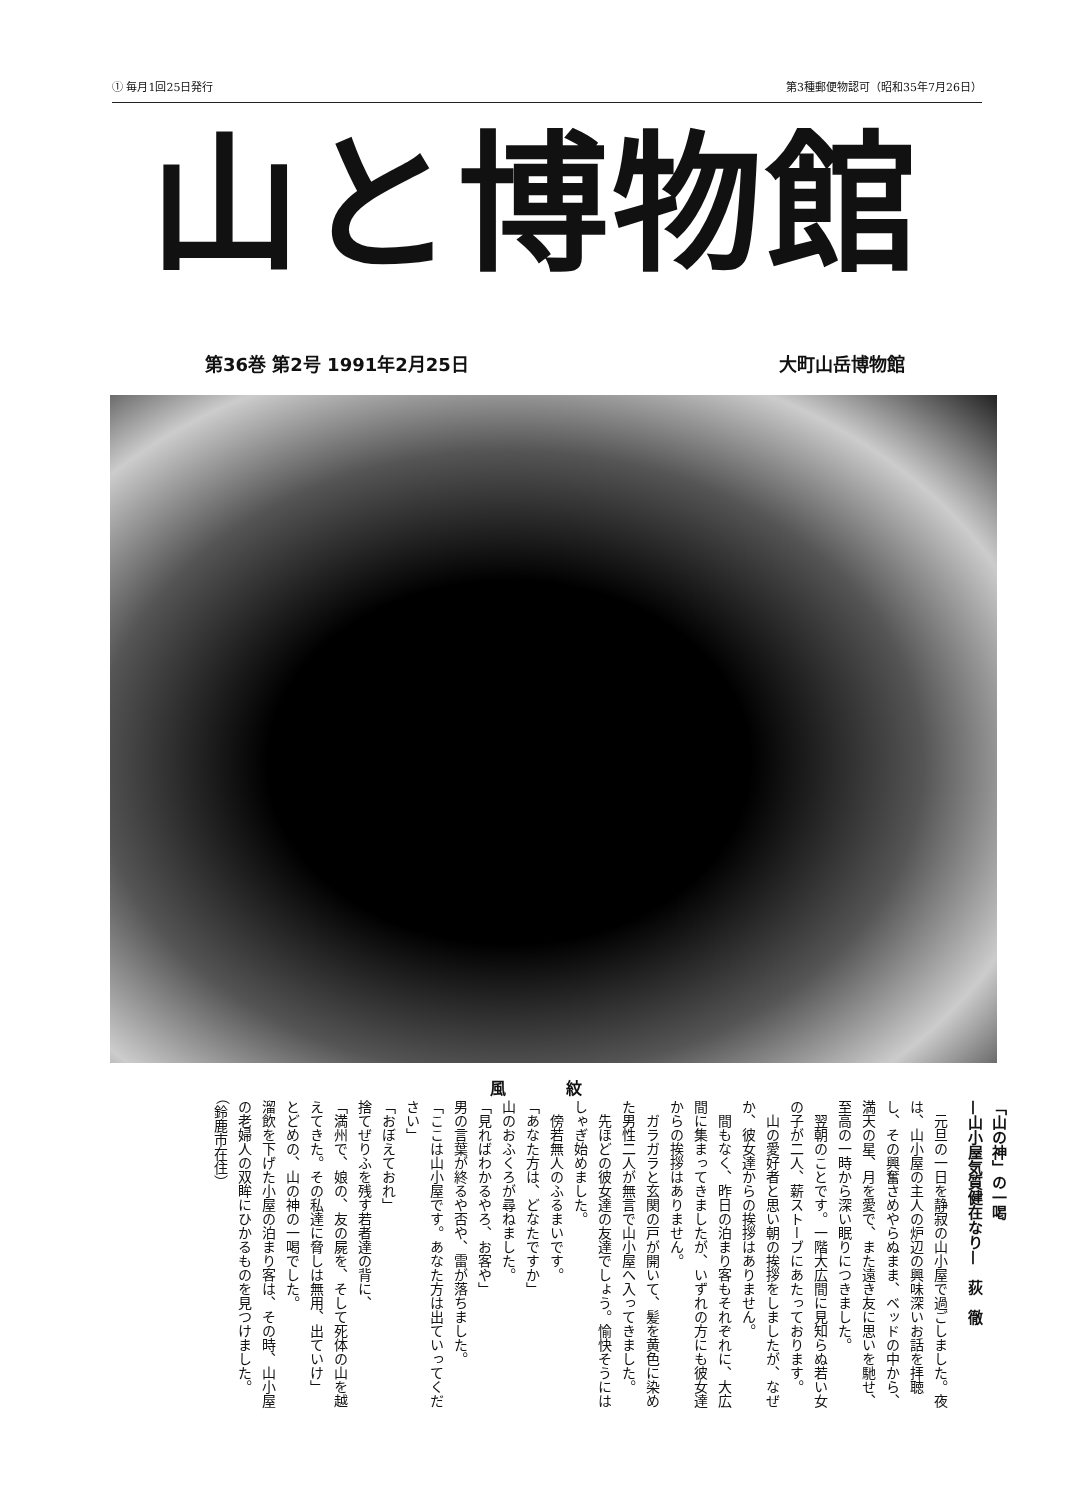① 毎月1回25日発行 第3種郵便物認可（昭和35年7月26日）
山と博物館
第36巻 第2号 1991年2月25日 大町山岳博物館
風紋
「山の神」の一喝
—山小屋気質健在なり—　荻　徹
　元旦の一日を静寂の山小屋で過ごしました。夜は、山小屋の主人の炉辺の興味深いお話を拝聴し、その興奮さめやらぬまま、ベッドの中から、満天の星、月を愛で、また遠き友に思いを馳せ、至高の一時から深い眠りにつきました。
　翌朝のことです。一階大広間に見知らぬ若い女の子が二人、薪ストーブにあたっております。
　山の愛好者と思い朝の挨拶をしましたが、なぜか、彼女達からの挨拶はありません。
　間もなく、昨日の泊まり客もそれぞれに、大広間に集まってきましたが、いずれの方にも彼女達からの挨拶はありません。
　ガラガラと玄関の戸が開いて、髪を黄色に染めた男性二人が無言で山小屋へ入ってきました。
　先ほどの彼女達の友達でしょう。愉快そうにはしゃぎ始めました。
　傍若無人のふるまいです。
「あなた方は、どなたですか」
山のおふくろが尋ねました。
「見ればわかるやろ、お客や」
男の言葉が終るや否や、雷が落ちました。
「ここは山小屋です。あなた方は出ていってください」
「おぼえておれ」
捨てぜりふを残す若者達の背に、
「満州で、娘の、友の屍を、そして死体の山を越えてきた。その私達に脅しは無用、出ていけ」
とどめの、山の神の一喝でした。
溜飲を下げた小屋の泊まり客は、その時、山小屋の老婦人の双眸にひかるものを見つけました。　（鈴鹿市在住）